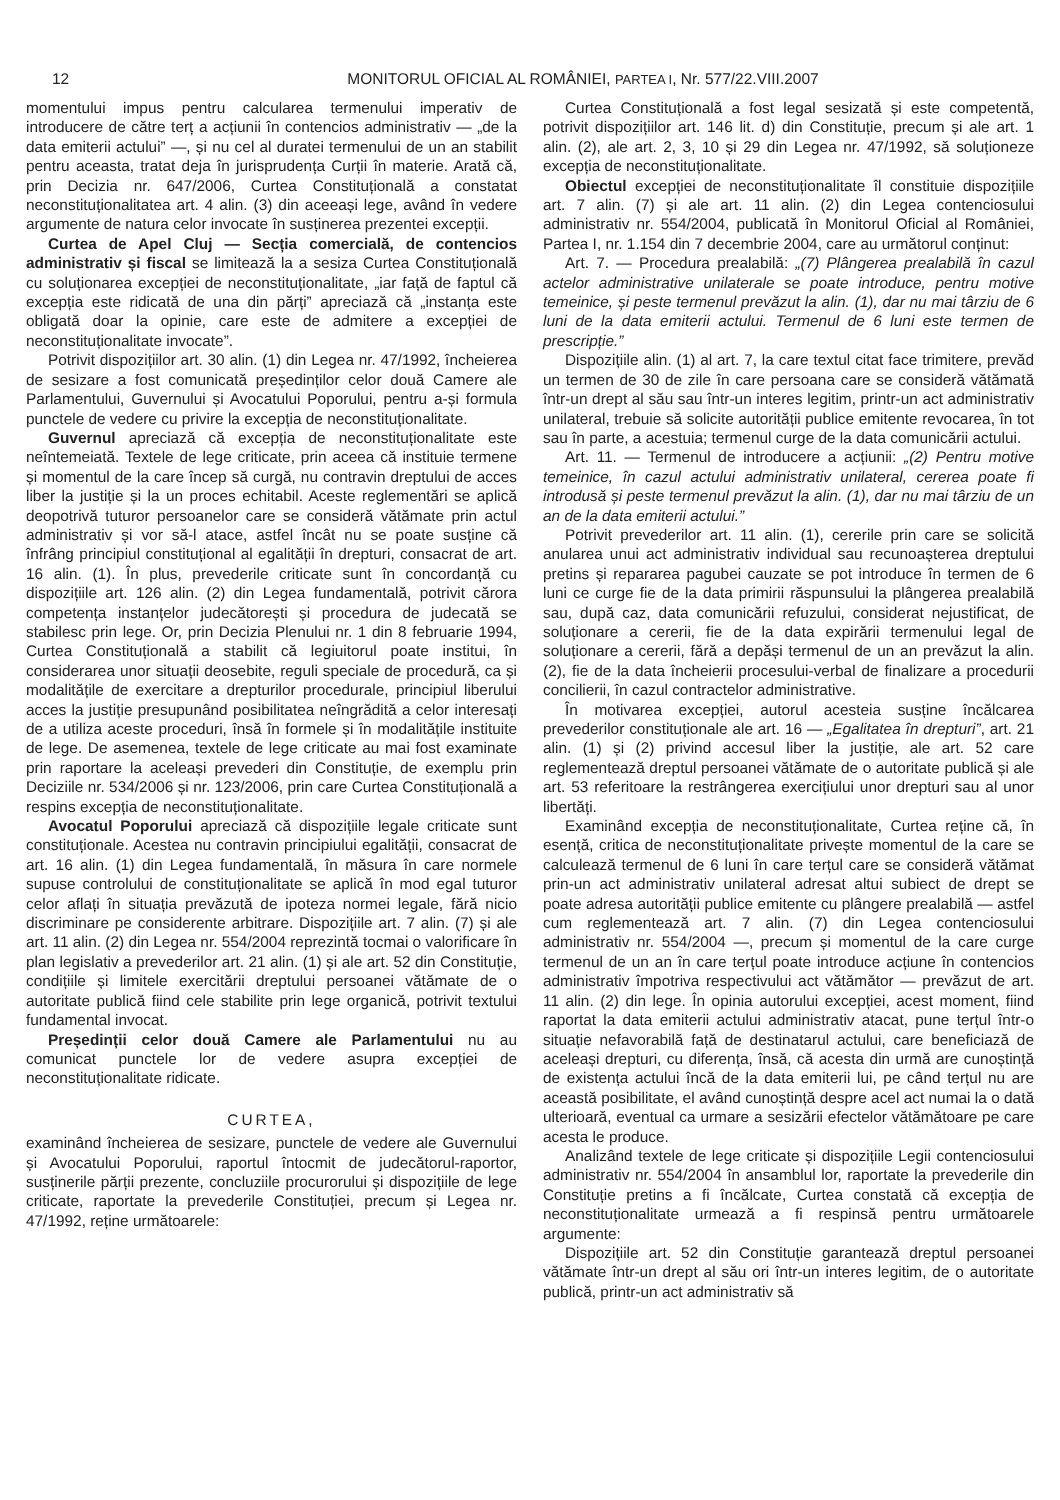12 MONITORUL OFICIAL AL ROMÂNIEI, PARTEA I, Nr. 577/22.VIII.2007
momentului impus pentru calcularea termenului imperativ de introducere de către terț a acțiunii în contencios administrativ — „de la data emiterii actului” —, și nu cel al duratei termenului de un an stabilit pentru aceasta, tratat deja în jurisprudența Curții în materie. Arată că, prin Decizia nr. 647/2006, Curtea Constituțională a constatat neconstituționalitatea art. 4 alin. (3) din aceeași lege, având în vedere argumente de natura celor invocate în susținerea prezentei excepții.
Curtea de Apel Cluj — Secția comercială, de contencios administrativ și fiscal se limitează la a sesiza Curtea Constituțională cu soluționarea excepției de neconstituționalitate, „iar față de faptul că excepția este ridicată de una din părți” apreciază că „instanța este obligată doar la opinie, care este de admitere a excepției de neconstituționalitate invocate”.
Potrivit dispozițiilor art. 30 alin. (1) din Legea nr. 47/1992, încheierea de sesizare a fost comunicată președinților celor două Camere ale Parlamentului, Guvernului și Avocatului Poporului, pentru a-și formula punctele de vedere cu privire la excepția de neconstituționalitate.
Guvernul apreciază că excepția de neconstituționalitate este neîntemeiată. Textele de lege criticate, prin aceea că instituie termene și momentul de la care încep să curgă, nu contravin dreptului de acces liber la justiție și la un proces echitabil. Aceste reglementări se aplică deopotrivă tuturor persoanelor care se consideră vătămate prin actul administrativ și vor să-l atace, astfel încât nu se poate susține că înfrâng principiul constituțional al egalității în drepturi, consacrat de art. 16 alin. (1). În plus, prevederile criticate sunt în concordanță cu dispozițiile art. 126 alin. (2) din Legea fundamentală, potrivit cărora competența instanțelor judecătorești și procedura de judecată se stabilesc prin lege. Or, prin Decizia Plenului nr. 1 din 8 februarie 1994, Curtea Constituțională a stabilit că legiuitorul poate institui, în considerarea unor situații deosebite, reguli speciale de procedură, ca și modalitățile de exercitare a drepturilor procedurale, principiul liberului acces la justiție presupunând posibilitatea neîngrădită a celor interesați de a utiliza aceste proceduri, însă în formele și în modalitățile instituite de lege. De asemenea, textele de lege criticate au mai fost examinate prin raportare la aceleași prevederi din Constituție, de exemplu prin Deciziile nr. 534/2006 și nr. 123/2006, prin care Curtea Constituțională a respins excepția de neconstituționalitate.
Avocatul Poporului apreciază că dispozițiile legale criticate sunt constituționale. Acestea nu contravin principiului egalității, consacrat de art. 16 alin. (1) din Legea fundamentală, în măsura în care normele supuse controlului de constituționalitate se aplică în mod egal tuturor celor aflați în situația prevăzută de ipoteza normei legale, fără nicio discriminare pe considerente arbitrare. Dispozițiile art. 7 alin. (7) și ale art. 11 alin. (2) din Legea nr. 554/2004 reprezintă tocmai o valorificare în plan legislativ a prevederilor art. 21 alin. (1) și ale art. 52 din Constituție, condițiile și limitele exercitării dreptului persoanei vătămate de o autoritate publică fiind cele stabilite prin lege organică, potrivit textului fundamental invocat.
Președinții celor două Camere ale Parlamentului nu au comunicat punctele lor de vedere asupra excepției de neconstituționalitate ridicate.
CURTEA,
examinând încheierea de sesizare, punctele de vedere ale Guvernului și Avocatului Poporului, raportul întocmit de judecătorul-raportor, susținerile părții prezente, concluziile procurorului și dispozițiile de lege criticate, raportate la prevederile Constituției, precum și Legea nr. 47/1992, reține următoarele:
Curtea Constituțională a fost legal sesizată și este competentă, potrivit dispozițiilor art. 146 lit. d) din Constituție, precum și ale art. 1 alin. (2), ale art. 2, 3, 10 și 29 din Legea nr. 47/1992, să soluționeze excepția de neconstituționalitate.
Obiectul excepției de neconstituționalitate îl constituie dispozițiile art. 7 alin. (7) și ale art. 11 alin. (2) din Legea contenciosului administrativ nr. 554/2004, publicată în Monitorul Oficial al României, Partea I, nr. 1.154 din 7 decembrie 2004, care au următorul conținut:
Art. 7. — Procedura prealabilă: „(7) Plângerea prealabilă în cazul actelor administrative unilaterale se poate introduce, pentru motive temeinice, și peste termenul prevăzut la alin. (1), dar nu mai târziu de 6 luni de la data emiterii actului. Termenul de 6 luni este termen de prescripție.”
Dispozițiile alin. (1) al art. 7, la care textul citat face trimitere, prevăd un termen de 30 de zile în care persoana care se consideră vătămată într-un drept al său sau într-un interes legitim, printr-un act administrativ unilateral, trebuie să solicite autorității publice emitente revocarea, în tot sau în parte, a acestuia; termenul curge de la data comunicării actului.
Art. 11. — Termenul de introducere a acțiunii: „(2) Pentru motive temeinice, în cazul actului administrativ unilateral, cererea poate fi introdusă și peste termenul prevăzut la alin. (1), dar nu mai târziu de un an de la data emiterii actului.”
Potrivit prevederilor art. 11 alin. (1), cererile prin care se solicită anularea unui act administrativ individual sau recunoașterea dreptului pretins și repararea pagubei cauzate se pot introduce în termen de 6 luni ce curge fie de la data primirii răspunsului la plângerea prealabilă sau, după caz, data comunicării refuzului, considerat nejustificat, de soluționare a cererii, fie de la data expirării termenului legal de soluționare a cererii, fără a depăși termenul de un an prevăzut la alin. (2), fie de la data încheierii procesului-verbal de finalizare a procedurii concilierii, în cazul contractelor administrative.
În motivarea excepției, autorul acesteia susține încălcarea prevederilor constituționale ale art. 16 — „Egalitatea în drepturi”, art. 21 alin. (1) și (2) privind accesul liber la justiție, ale art. 52 care reglementează dreptul persoanei vătămate de o autoritate publică și ale art. 53 referitoare la restrângerea exercițiului unor drepturi sau al unor libertăți.
Examinând excepția de neconstituționalitate, Curtea reține că, în esență, critica de neconstituționalitate privește momentul de la care se calculează termenul de 6 luni în care terțul care se consideră vătămat prin-un act administrativ unilateral adresat altui subiect de drept se poate adresa autorității publice emitente cu plângere prealabilă — astfel cum reglementează art. 7 alin. (7) din Legea contenciosului administrativ nr. 554/2004 —, precum și momentul de la care curge termenul de un an în care terțul poate introduce acțiune în contencios administrativ împotriva respectivului act vătămător — prevăzut de art. 11 alin. (2) din lege. În opinia autorului excepției, acest moment, fiind raportat la data emiterii actului administrativ atacat, pune terțul într-o situație nefavorabilă față de destinatarul actului, care beneficiază de aceleași drepturi, cu diferența, însă, că acesta din urmă are cunoștință de existența actului încă de la data emiterii lui, pe când terțul nu are această posibilitate, el având cunoștință despre acel act numai la o dată ulterioară, eventual ca urmare a sesizării efectelor vătămătoare pe care acesta le produce.
Analizând textele de lege criticate și dispozițiile Legii contenciosului administrativ nr. 554/2004 în ansamblul lor, raportate la prevederile din Constituție pretins a fi încălcate, Curtea constată că excepția de neconstituționalitate urmează a fi respinsă pentru următoarele argumente:
Dispozițiile art. 52 din Constituție garantează dreptul persoanei vătămate într-un drept al său ori într-un interes legitim, de o autoritate publică, printr-un act administrativ să